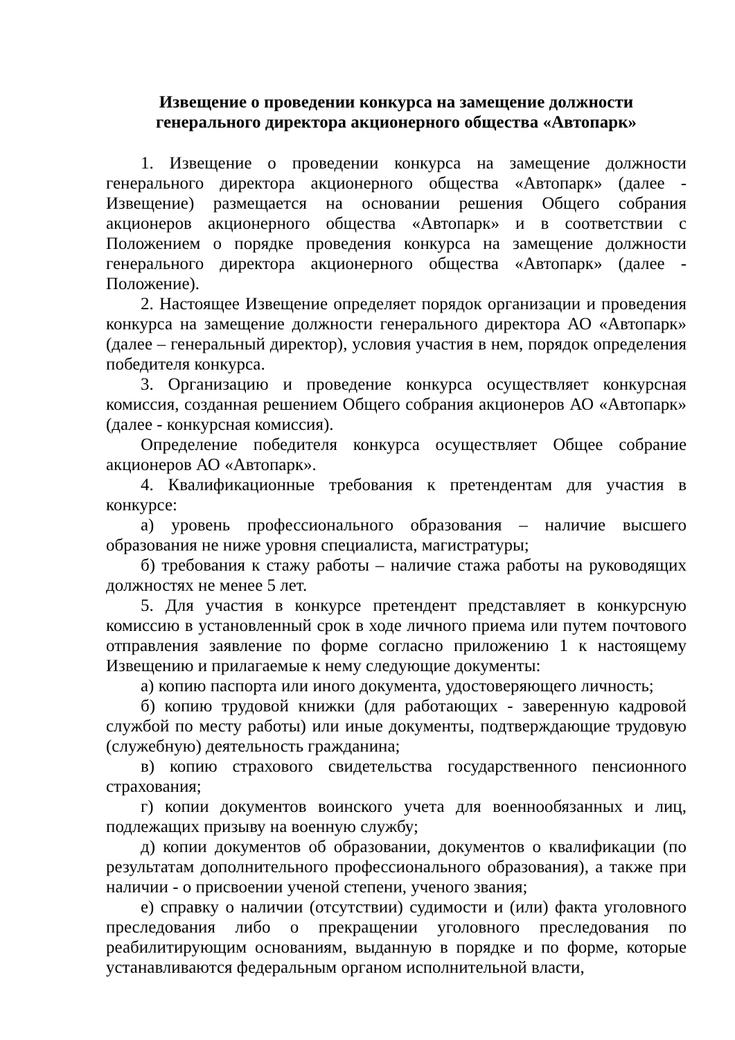Извещение о проведении конкурса на замещение должности
генерального директора акционерного общества «Автопарк»
1. Извещение о проведении конкурса на замещение должности генерального директора акционерного общества «Автопарк» (далее - Извещение) размещается на основании решения Общего собрания акционеров акционерного общества «Автопарк» и в соответствии с Положением о порядке проведения конкурса на замещение должности генерального директора акционерного общества «Автопарк» (далее - Положение).
2. Настоящее Извещение определяет порядок организации и проведения конкурса на замещение должности генерального директора АО «Автопарк» (далее – генеральный директор), условия участия в нем, порядок определения победителя конкурса.
3. Организацию и проведение конкурса осуществляет конкурсная комиссия, созданная решением Общего собрания акционеров АО «Автопарк» (далее - конкурсная комиссия).
Определение победителя конкурса осуществляет Общее собрание акционеров АО «Автопарк».
4. Квалификационные требования к претендентам для участия в конкурсе:
а) уровень профессионального образования – наличие высшего образования не ниже уровня специалиста, магистратуры;
б) требования к стажу работы – наличие стажа работы на руководящих должностях не менее 5 лет.
5. Для участия в конкурсе претендент представляет в конкурсную комиссию в установленный срок в ходе личного приема или путем почтового отправления заявление по форме согласно приложению 1 к настоящему Извещению и прилагаемые к нему следующие документы:
а) копию паспорта или иного документа, удостоверяющего личность;
б) копию трудовой книжки (для работающих - заверенную кадровой службой по месту работы) или иные документы, подтверждающие трудовую (служебную) деятельность гражданина;
в) копию страхового свидетельства государственного пенсионного страхования;
г) копии документов воинского учета для военнообязанных и лиц, подлежащих призыву на военную службу;
д) копии документов об образовании, документов о квалификации (по результатам дополнительного профессионального образования), а также при наличии - о присвоении ученой степени, ученого звания;
е) справку о наличии (отсутствии) судимости и (или) факта уголовного преследования либо о прекращении уголовного преследования по реабилитирующим основаниям, выданную в порядке и по форме, которые устанавливаются федеральным органом исполнительной власти,